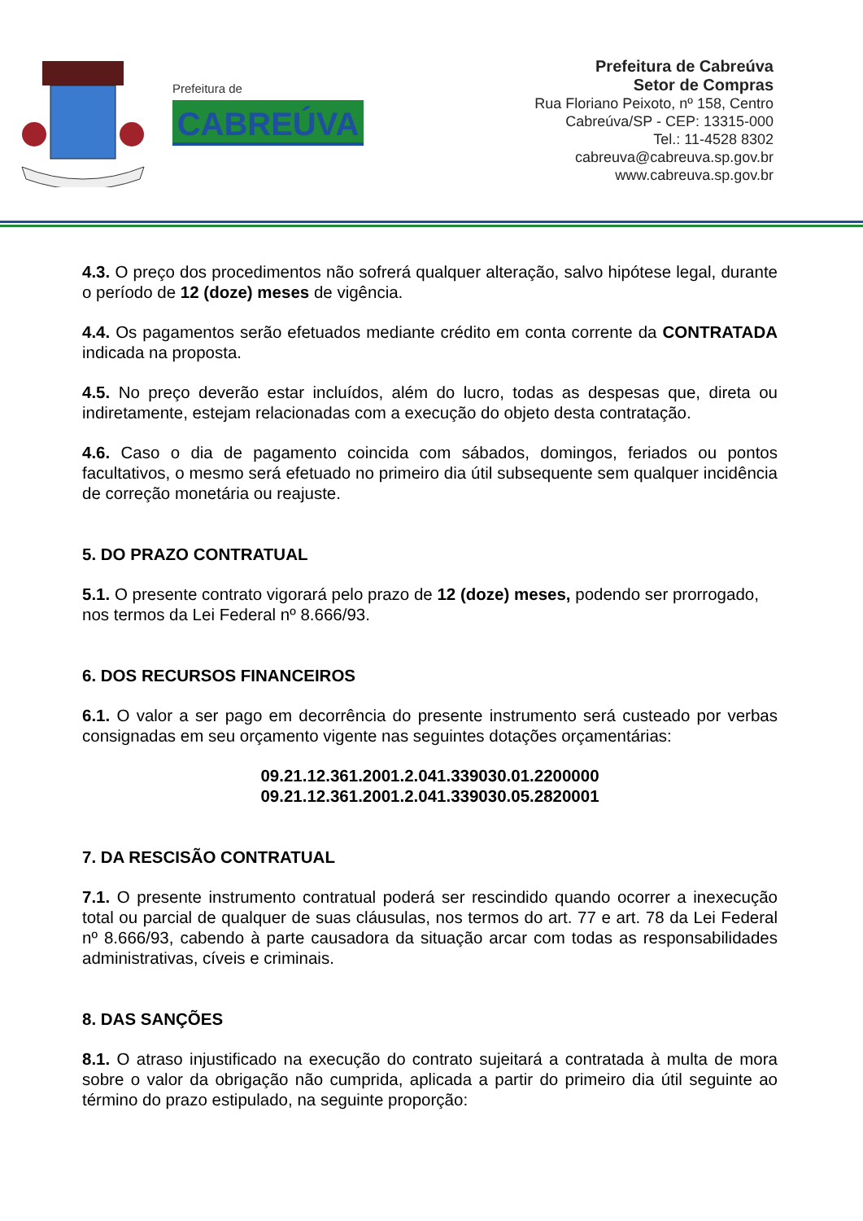Prefeitura de
CABREÚVA
Prefeitura de Cabreúva
Setor de Compras
Rua Floriano Peixoto, nº 158, Centro
Cabreúva/SP - CEP: 13315-000
Tel.: 11-4528 8302
cabreuva@cabreuva.sp.gov.br
www.cabreuva.sp.gov.br
4.3. O preço dos procedimentos não sofrerá qualquer alteração, salvo hipótese legal, durante o período de 12 (doze) meses de vigência.
4.4. Os pagamentos serão efetuados mediante crédito em conta corrente da CONTRATADA indicada na proposta.
4.5. No preço deverão estar incluídos, além do lucro, todas as despesas que, direta ou indiretamente, estejam relacionadas com a execução do objeto desta contratação.
4.6. Caso o dia de pagamento coincida com sábados, domingos, feriados ou pontos facultativos, o mesmo será efetuado no primeiro dia útil subsequente sem qualquer incidência de correção monetária ou reajuste.
5. DO PRAZO CONTRATUAL
5.1. O presente contrato vigorará pelo prazo de 12 (doze) meses, podendo ser prorrogado, nos termos da Lei Federal nº 8.666/93.
6. DOS RECURSOS FINANCEIROS
6.1. O valor a ser pago em decorrência do presente instrumento será custeado por verbas consignadas em seu orçamento vigente nas seguintes dotações orçamentárias:
09.21.12.361.2001.2.041.339030.01.2200000
09.21.12.361.2001.2.041.339030.05.2820001
7. DA RESCISÃO CONTRATUAL
7.1. O presente instrumento contratual poderá ser rescindido quando ocorrer a inexecução total ou parcial de qualquer de suas cláusulas, nos termos do art. 77 e art. 78 da Lei Federal nº 8.666/93, cabendo à parte causadora da situação arcar com todas as responsabilidades administrativas, cíveis e criminais.
8. DAS SANÇÕES
8.1. O atraso injustificado na execução do contrato sujeitará a contratada à multa de mora sobre o valor da obrigação não cumprida, aplicada a partir do primeiro dia útil seguinte ao término do prazo estipulado, na seguinte proporção: